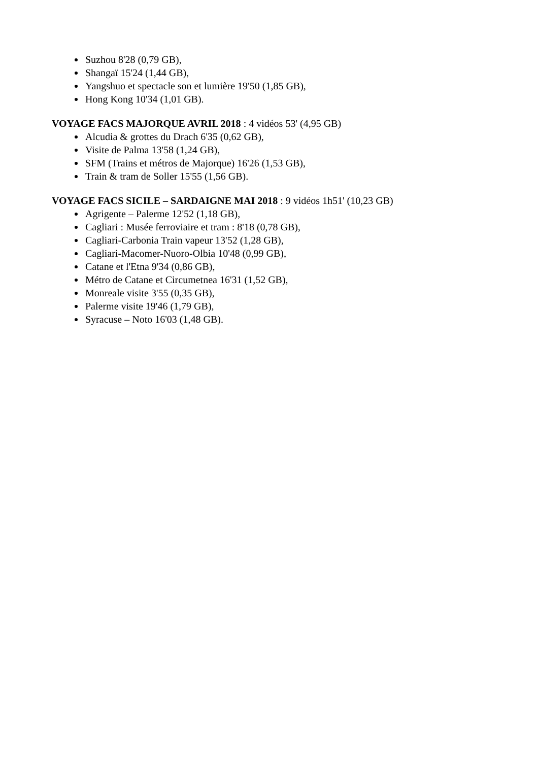Suzhou 8'28 (0,79 GB),
Shangaï 15'24 (1,44 GB),
Yangshuo et spectacle son et lumière 19'50 (1,85 GB),
Hong Kong 10'34 (1,01 GB).
VOYAGE FACS MAJORQUE AVRIL 2018 : 4 vidéos 53' (4,95 GB)
Alcudia & grottes du Drach 6'35 (0,62 GB),
Visite de Palma 13'58 (1,24 GB),
SFM (Trains et métros de Majorque) 16'26 (1,53 GB),
Train & tram de Soller 15'55 (1,56 GB).
VOYAGE FACS SICILE – SARDAIGNE MAI 2018 : 9 vidéos 1h51' (10,23 GB)
Agrigente – Palerme 12'52 (1,18 GB),
Cagliari : Musée ferroviaire et tram : 8'18 (0,78 GB),
Cagliari-Carbonia Train vapeur 13'52 (1,28 GB),
Cagliari-Macomer-Nuoro-Olbia 10'48 (0,99 GB),
Catane et l'Etna 9'34 (0,86 GB),
Métro de Catane et Circumetnea 16'31 (1,52 GB),
Monreale visite 3'55 (0,35 GB),
Palerme visite 19'46 (1,79 GB),
Syracuse – Noto 16'03 (1,48 GB).